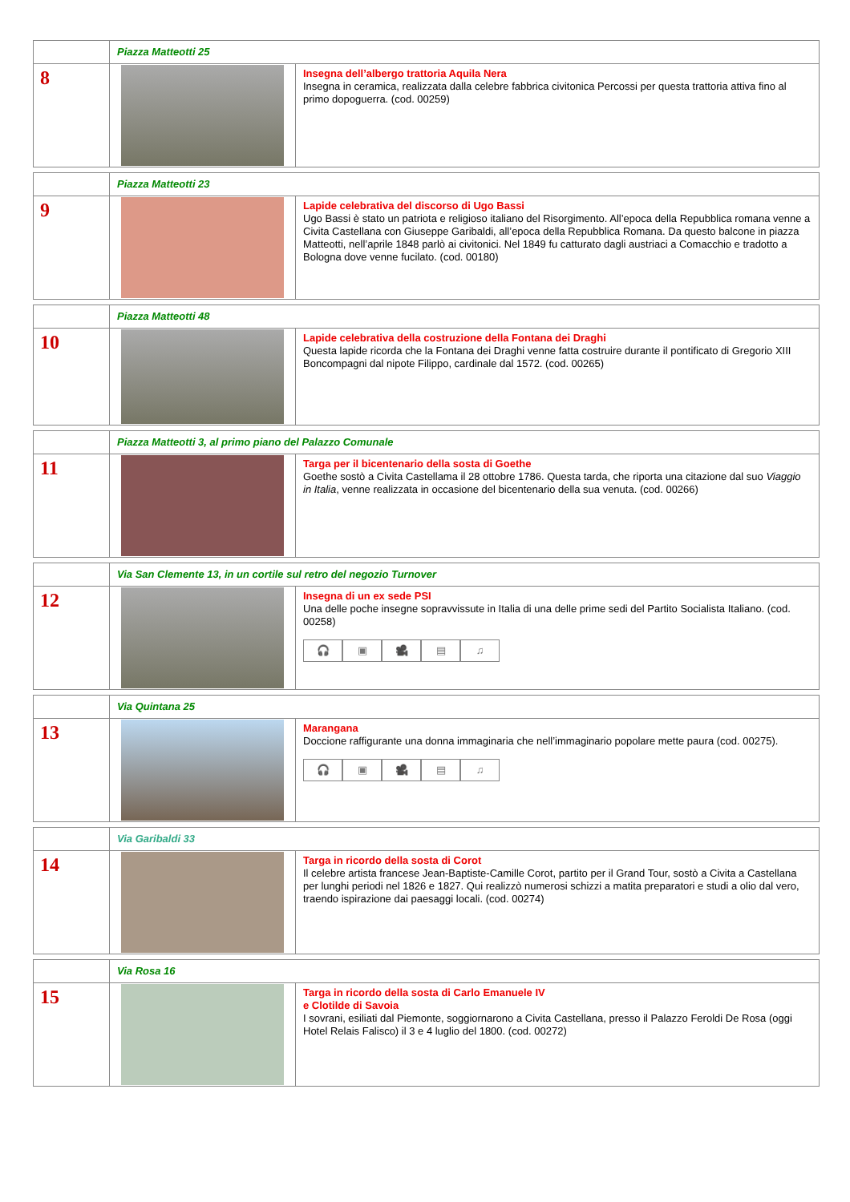| | Piazza Matteotti 25 | |
| 8 | | Insegna dell’albergo trattoria Aquila Nera Insegna in ceramica, realizzata dalla celebre fabbrica civitonica Percossi per questa trattoria attiva fino al primo dopoguerra. (cod. 00259) |
| | Piazza Matteotti 23 | |
| 9 | | Lapide celebrativa del discorso di Ugo Bassi Ugo Bassi è stato un patriota e religioso italiano del Risorgimento. All’epoca della Repubblica romana venne a Civita Castellana con Giuseppe Garibaldi, all’epoca della Repubblica Romana. Da questo balcone in piazza Matteotti, nell’aprile 1848 parlò ai civitonici. Nel 1849 fu catturato dagli austriaci a Comacchio e tradotto a Bologna dove venne fucilato. (cod. 00180) |
| | Piazza Matteotti 48 | |
| 10 | | Lapide celebrativa della costruzione della Fontana dei Draghi Questa lapide ricorda che la Fontana dei Draghi venne fatta costruire durante il pontificato di Gregorio XIII Boncompagni dal nipote Filippo, cardinale dal 1572. (cod. 00265) |
| | Piazza Matteotti 3, al primo piano del Palazzo Comunale | |
| 11 | | Targa per il bicentenario della sosta di Goethe Goethe sostò a Civita Castellama il 28 ottobre 1786. Questa tarda, che riporta una citazione dal suo Viaggio in Italia , venne realizzata in occasione del bicentenario della sua venuta. (cod. 00266) |
| | Via San Clemente 13, in un cortile sul retro del negozio Turnover | |
| 12 | | Insegna di un ex sede PSI Una delle poche insegne sopravvissute in Italia di una delle prime sedi del Partito Socialista Italiano. (cod. 00258) 🎧 ▣ 🎥 ▤ ♫ |
| | Via Quintana 25 | |
| 13 | | Marangana Doccione raffigurante una donna immaginaria che nell’immaginario popolare mette paura (cod. 00275). 🎧 ▣ 🎥 ▤ ♫ |
| | Via Garibaldi 33 | |
| 14 | | Targa in ricordo della sosta di Corot Il celebre artista francese Jean-Baptiste-Camille Corot, partito per il Grand Tour, sostò a Civita a Castellana per lunghi periodi nel 1826 e 1827. Qui realizzò numerosi schizzi a matita preparatori e studi a olio dal vero, traendo ispirazione dai paesaggi locali. (cod. 00274) |
| | Via Rosa 16 | |
| 15 | | Targa in ricordo della sosta di Carlo Emanuele IV e Clotilde di Savoia I sovrani, esiliati dal Piemonte, soggiornarono a Civita Castellana, presso il Palazzo Feroldi De Rosa (oggi Hotel Relais Falisco) il 3 e 4 luglio del 1800. (cod. 00272) |